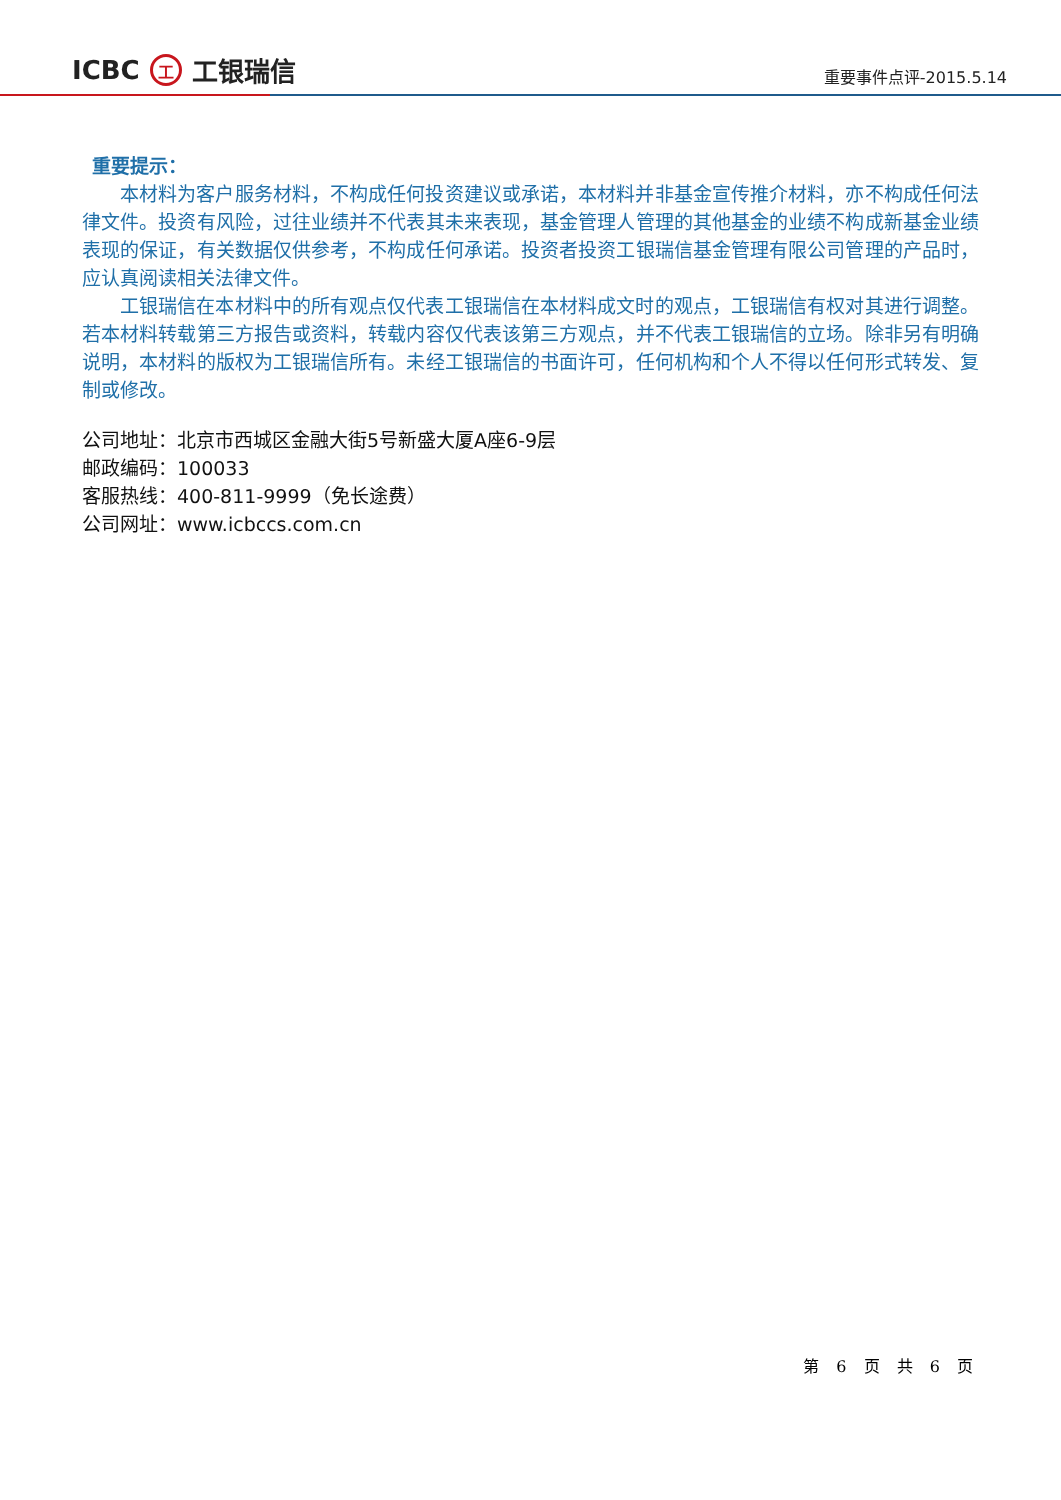ICBC 工 工银瑞信
重要事件点评-2015.5.14
重要提示：
本材料为客户服务材料，不构成任何投资建议或承诺，本材料并非基金宣传推介材料，亦不构成任何法律文件。投资有风险，过往业绩并不代表其未来表现，基金管理人管理的其他基金的业绩不构成新基金业绩表现的保证，有关数据仅供参考，不构成任何承诺。投资者投资工银瑞信基金管理有限公司管理的产品时，应认真阅读相关法律文件。
工银瑞信在本材料中的所有观点仅代表工银瑞信在本材料成文时的观点，工银瑞信有权对其进行调整。若本材料转载第三方报告或资料，转载内容仅代表该第三方观点，并不代表工银瑞信的立场。除非另有明确说明，本材料的版权为工银瑞信所有。未经工银瑞信的书面许可，任何机构和个人不得以任何形式转发、复制或修改。
公司地址：北京市西城区金融大街5号新盛大厦A座6-9层
邮政编码：100033
客服热线：400-811-9999（免长途费）
公司网址：www.icbccs.com.cn
第 6 页 共 6 页